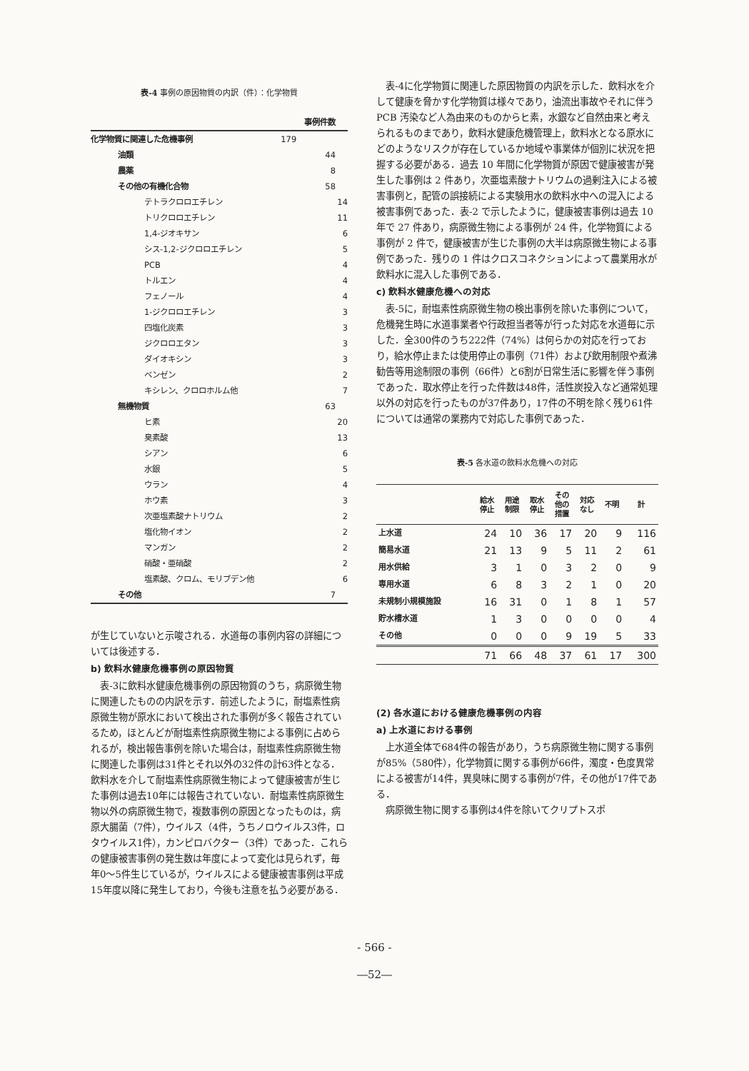表-4 事例の原因物質の内訳（件）：化学物質
| | | 事例件数 | |
| 化学物質に関連した危機事例 | 179 | | |
| 油類 | | 44 | |
| 農薬 | | 8 | |
| その他の有機化合物 | | 58 | |
| テトラクロロエチレン | | | 14 |
| トリクロロエチレン | | | 11 |
| 1,4-ジオキサン | | | 6 |
| シス-1,2-ジクロロエチレン | | | 5 |
| PCB | | | 4 |
| トルエン | | | 4 |
| フェノール | | | 4 |
| 1-ジクロロエチレン | | | 3 |
| 四塩化炭素 | | | 3 |
| ジクロロエタン | | | 3 |
| ダイオキシン | | | 3 |
| ベンゼン | | | 2 |
| キシレン、クロロホルム他 | | | 7 |
| 無機物質 | | 63 | |
| ヒ素 | | | 20 |
| 臭素酸 | | | 13 |
| シアン | | | 6 |
| 水銀 | | | 5 |
| ウラン | | | 4 |
| ホウ素 | | | 3 |
| 次亜塩素酸ナトリウム | | | 2 |
| 塩化物イオン | | | 2 |
| マンガン | | | 2 |
| 硝酸・亜硝酸 | | | 2 |
| 塩素酸、クロム、モリブデン他 | | | 6 |
| その他 | | 7 | |
が生じていないと示唆される．水道毎の事例内容の詳細については後述する．
b) 飲料水健康危機事例の原因物質
表-3に飲料水健康危機事例の原因物質のうち，病原微生物に関連したものの内訳を示す．前述したように，耐塩素性病原微生物が原水において検出された事例が多く報告されているため，ほとんどが耐塩素性病原微生物による事例に占められるが，検出報告事例を除いた場合は，耐塩素性病原微生物に関連した事例は31件とそれ以外の32件の計63件となる．飲料水を介して耐塩素性病原微生物によって健康被害が生じた事例は過去10年には報告されていない．耐塩素性病原微生物以外の病原微生物で，複数事例の原因となったものは，病原大腸菌（7件），ウイルス（4件，うちノロウイルス3件，ロタウイルス1件），カンピロバクター（3件）であった．これらの健康被害事例の発生数は年度によって変化は見られず，毎年0～5件生じているが，ウイルスによる健康被害事例は平成15年度以降に発生しており，今後も注意を払う必要がある．
表-4に化学物質に関連した原因物質の内訳を示した．飲料水を介して健康を脅かす化学物質は様々であり，油流出事故やそれに伴う PCB 汚染など人為由来のものからヒ素，水銀など自然由来と考えられるものまであり，飲料水健康危機管理上，飲料水となる原水にどのようなリスクが存在しているか地域や事業体が個別に状況を把握する必要がある．過去 10 年間に化学物質が原因で健康被害が発生した事例は 2 件あり，次亜塩素酸ナトリウムの過剰注入による被害事例と，配管の誤接続による実験用水の飲料水中への混入による被害事例であった．表-2 で示したように，健康被害事例は過去 10 年で 27 件あり，病原微生物による事例が 24 件，化学物質による事例が 2 件で，健康被害が生じた事例の大半は病原微生物による事例であった．残りの 1 件はクロスコネクションによって農業用水が飲料水に混入した事例である．
c) 飲料水健康危機への対応
表-5に，耐塩素性病原微生物の検出事例を除いた事例について，危機発生時に水道事業者や行政担当者等が行った対応を水道毎に示した．全300件のうち222件（74%）は何らかの対応を行っており，給水停止または使用停止の事例（71件）および飲用制限や煮沸勧告等用途制限の事例（66件）と6割が日常生活に影響を伴う事例であった．取水停止を行った件数は48件，活性炭投入など通常処理以外の対応を行ったものが37件あり，17件の不明を除く残り61件については通常の業務内で対応した事例であった．
表-5 各水道の飲料水危機への対応
| | 給水 停止 | 用途 制限 | 取水 停止 | その 他の 措置 | 対応 なし | 不明 | 計 |
| --- | --- | --- | --- | --- | --- | --- | --- |
| 上水道 | 24 | 10 | 36 | 17 | 20 | 9 | 116 |
| 簡易水道 | 21 | 13 | 9 | 5 | 11 | 2 | 61 |
| 用水供給 | 3 | 1 | 0 | 3 | 2 | 0 | 9 |
| 専用水道 | 6 | 8 | 3 | 2 | 1 | 0 | 20 |
| 未規制小規模施設 | 16 | 31 | 0 | 1 | 8 | 1 | 57 |
| 貯水槽水道 | 1 | 3 | 0 | 0 | 0 | 0 | 4 |
| その他 | 0 | 0 | 0 | 9 | 19 | 5 | 33 |
| | 71 | 66 | 48 | 37 | 61 | 17 | 300 |
(2) 各水道における健康危機事例の内容
a) 上水道における事例
上水道全体で684件の報告があり，うち病原微生物に関する事例が85%（580件），化学物質に関する事例が66件，濁度・色度異常による被害が14件，異臭味に関する事例が7件，その他が17件である．
病原微生物に関する事例は4件を除いてクリプトスポ
- 566 -
―52―